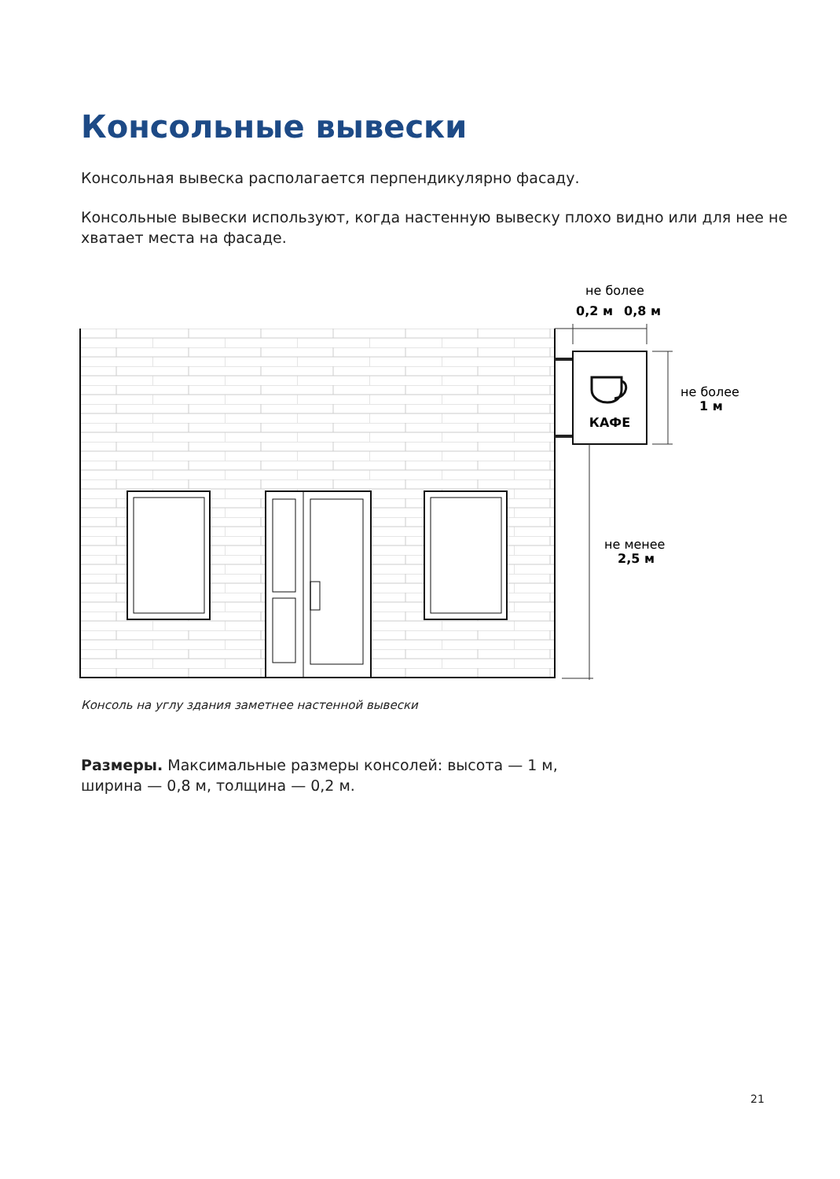Консольные вывески
Консольная вывеска располагается перпендикулярно фасаду.
Консольные вывески используют, когда настенную вывеску плохо видно или для нее не хватает места на фасаде.
КАФЕ
не более
0,2 м
0,8 м
не более
1 м
не менее
2,5 м
Консоль на углу здания заметнее настенной вывески
Размеры. Максимальные размеры консолей: высота — 1 м,
ширина — 0,8 м, толщина — 0,2 м.
21